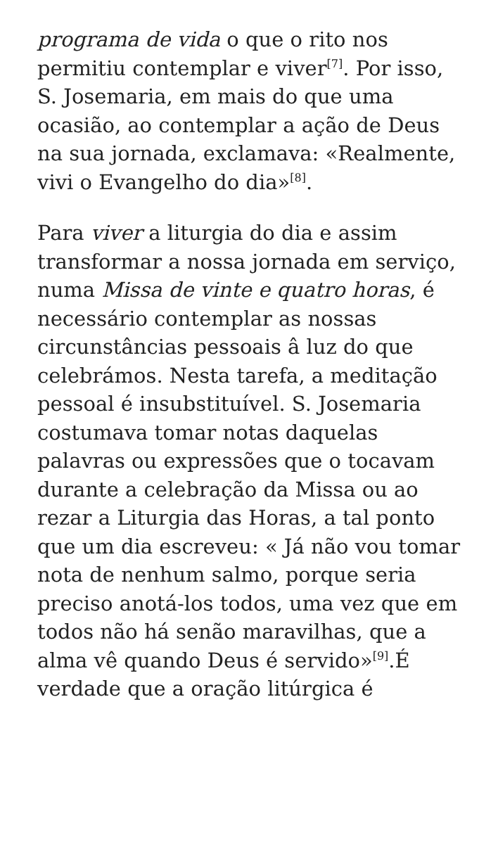programa de vida o que o rito nos permitiu contemplar e viver<sup>[7]</sup>. Por isso, S. Josemaria, em mais do que uma ocasião, ao contemplar a ação de Deus na sua jornada, exclamava: «Realmente, vivi o Evangelho do dia»<sup>[8]</sup>.
Para viver a liturgia do dia e assim transformar a nossa jornada em serviço, numa Missa de vinte e quatro horas, é necessário contemplar as nossas circunstâncias pessoais â luz do que celebrámos. Nesta tarefa, a meditação pessoal é insubstituível. S. Josemaria costumava tomar notas daquelas palavras ou expressões que o tocavam durante a celebração da Missa ou ao rezar a Liturgia das Horas, a tal ponto que um dia escreveu: « Já não vou tomar nota de nenhum salmo, porque seria preciso anotá-los todos, uma vez que em todos não há senão maravilhas, que a alma vê quando Deus é servido»<sup>[9]</sup>.É verdade que a oração litúrgica é